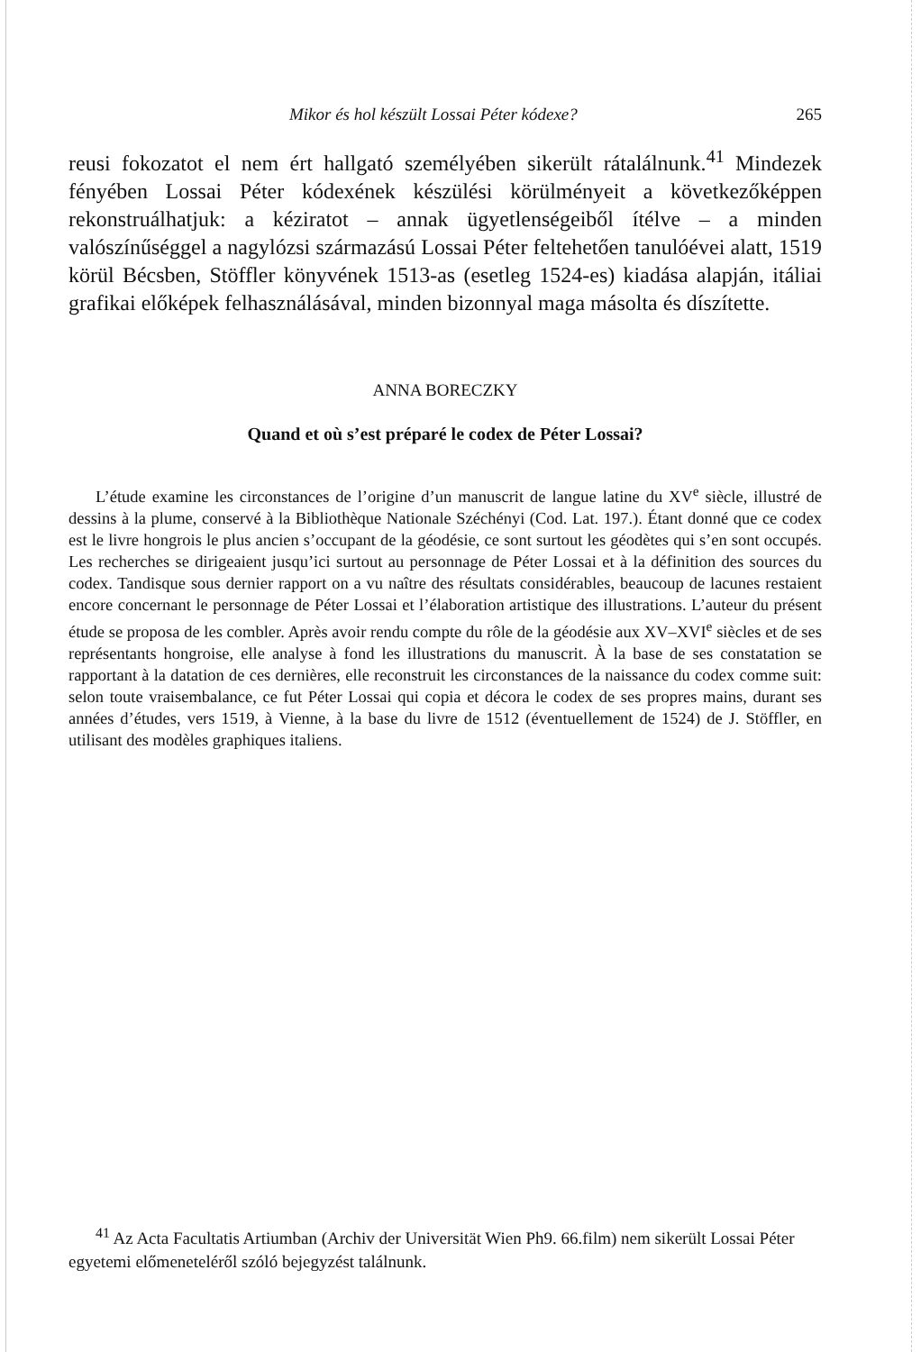Mikor és hol készült Lossai Péter kódexe? 265
reusi fokozatot el nem ért hallgató személyében sikerült rátalálnunk.<sup>41</sup> Mindezek fényében Lossai Péter kódexének készülési körülményeit a következőképpen rekonstruálhatjuk: a kéziratot – annak ügyetlenségeiből ítélve – a minden valószínűséggel a nagylózsi származású Lossai Péter feltehetően tanulóévei alatt, 1519 körül Bécsben, Stöffler könyvének 1513-as (esetleg 1524-es) kiadása alapján, itáliai grafikai előképek felhasználásával, minden bizonnyal maga másolta és díszítette.
ANNA BORECZKY
Quand et où s’est préparé le codex de Péter Lossai?
L’étude examine les circonstances de l’origine d’un manuscrit de langue latine du XV<sup>e</sup> siècle, illustré de dessins à la plume, conservé à la Bibliothèque Nationale Széchényi (Cod. Lat. 197.). Étant donné que ce codex est le livre hongrois le plus ancien s’occupant de la géodésie, ce sont surtout les géodètes qui s’en sont occupés. Les recherches se dirigeaient jusqu’ici surtout au personnage de Péter Lossai et à la définition des sources du codex. Tandisque sous dernier rapport on a vu naître des résultats considérables, beaucoup de lacunes restaient encore concernant le personnage de Péter Lossai et l’élaboration artistique des illustrations. L’auteur du présent étude se proposa de les combler. Après avoir rendu compte du rôle de la géodésie aux XV–XVI<sup>e</sup> siècles et de ses représentants hongroise, elle analyse à fond les illustrations du manuscrit. À la base de ses constatation se rapportant à la datation de ces dernières, elle reconstruit les circonstances de la naissance du codex comme suit: selon toute vraisembalance, ce fut Péter Lossai qui copia et décora le codex de ses propres mains, durant ses années d’études, vers 1519, à Vienne, à la base du livre de 1512 (éventuellement de 1524) de J. Stöffler, en utilisant des modèles graphiques italiens.
<sup>41</sup> Az Acta Facultatis Artiumban (Archiv der Universität Wien Ph9. 66.film) nem sikerült Lossai Péter egyetemi előmeneteléről szóló bejegyzést találnunk.